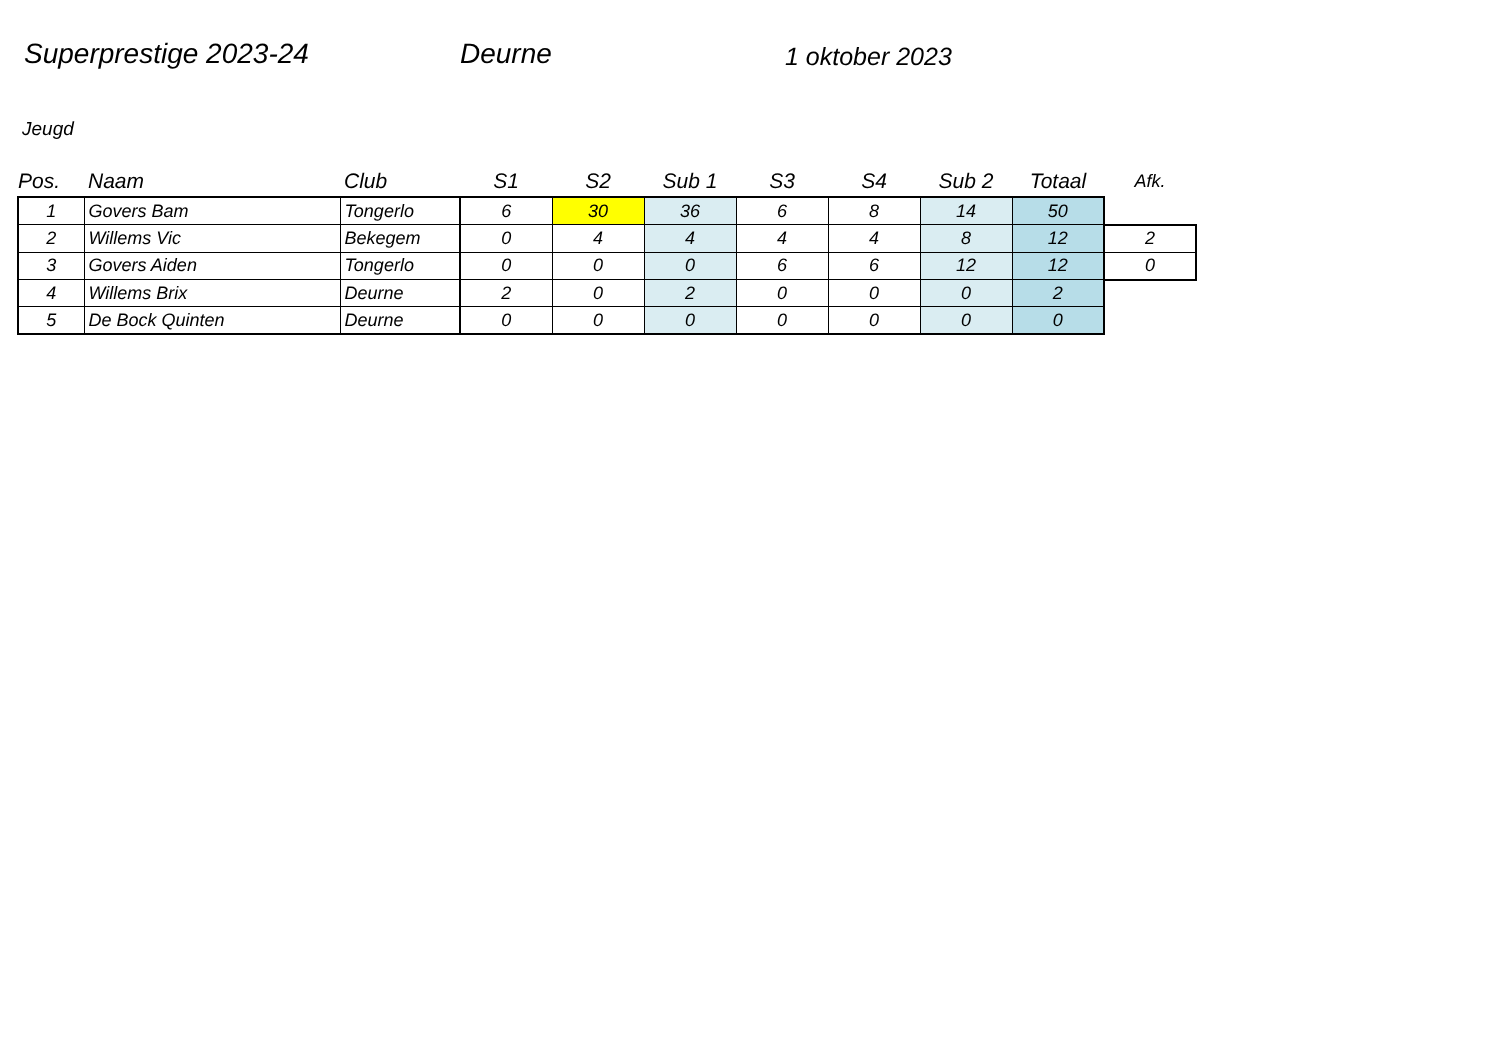Superprestige 2023-24 Deurne
1 oktober 2023
Jeugd
| Pos. | Naam | Club | S1 | S2 | Sub 1 | S3 | S4 | Sub 2 | Totaal | Afk. |
| --- | --- | --- | --- | --- | --- | --- | --- | --- | --- | --- |
| 1 | Govers Bam | Tongerlo | 6 | 30 | 36 | 6 | 8 | 14 | 50 | |
| 2 | Willems Vic | Bekegem | 0 | 4 | 4 | 4 | 4 | 8 | 12 | 2 |
| 3 | Govers Aiden | Tongerlo | 0 | 0 | 0 | 6 | 6 | 12 | 12 | 0 |
| 4 | Willems Brix | Deurne | 2 | 0 | 2 | 0 | 0 | 0 | 2 | |
| 5 | De Bock Quinten | Deurne | 0 | 0 | 0 | 0 | 0 | 0 | 0 | |